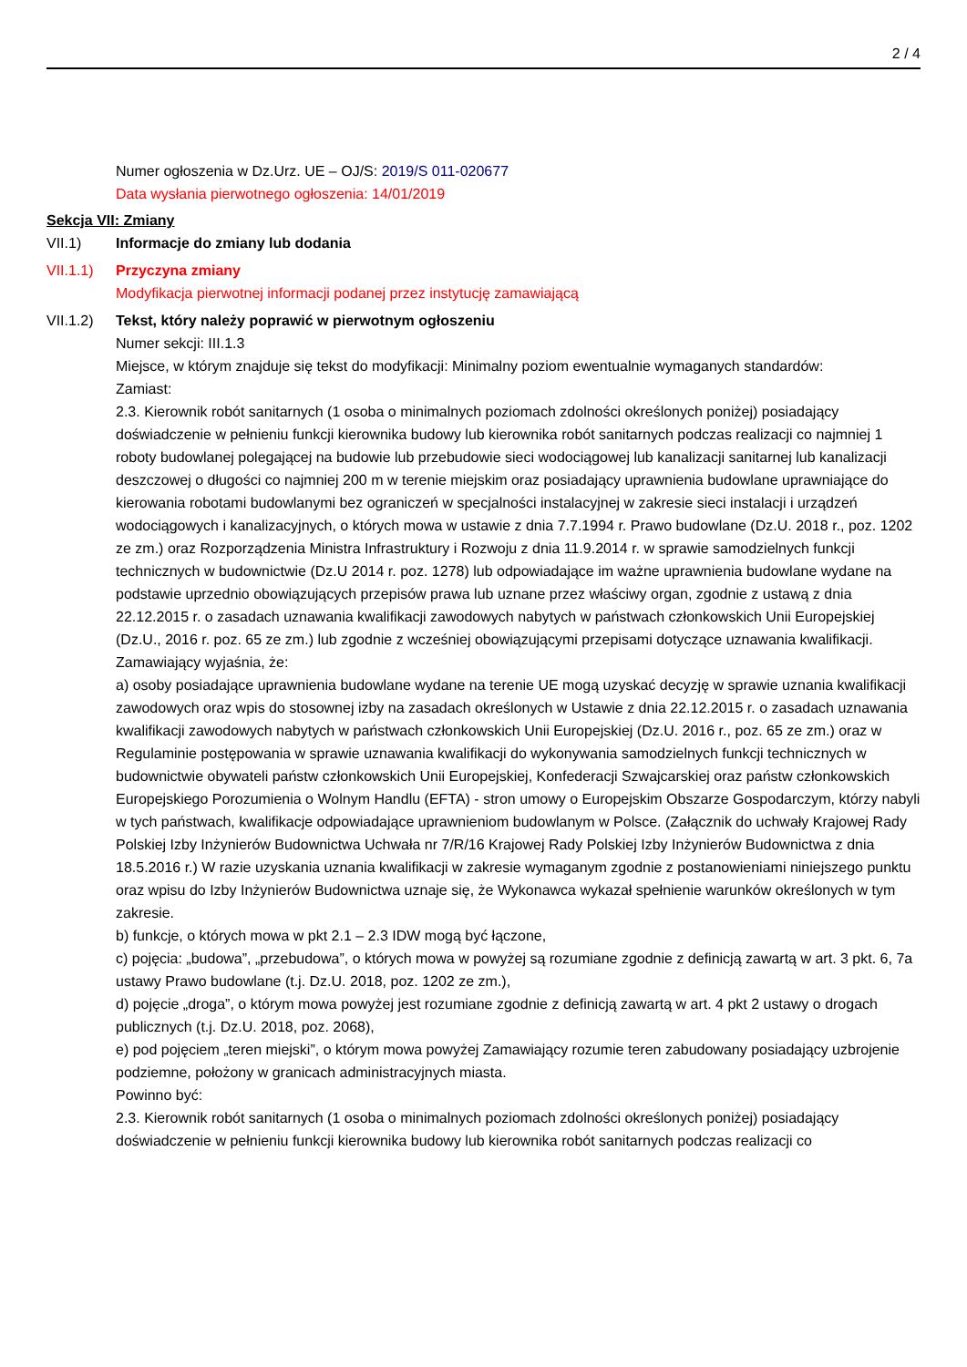2 / 4
Numer ogłoszenia w Dz.Urz. UE – OJ/S: 2019/S 011-020677
Data wysłania pierwotnego ogłoszenia: 14/01/2019
Sekcja VII: Zmiany
VII.1) Informacje do zmiany lub dodania
VII.1.1)
Przyczyna zmiany
Modyfikacja pierwotnej informacji podanej przez instytucję zamawiającą
VII.1.2)
Tekst, który należy poprawić w pierwotnym ogłoszeniu
Numer sekcji: III.1.3
Miejsce, w którym znajduje się tekst do modyfikacji: Minimalny poziom ewentualnie wymaganych standardów:
Zamiast:
2.3. Kierownik robót sanitarnych (1 osoba o minimalnych poziomach zdolności określonych poniżej) posiadający doświadczenie w pełnieniu funkcji kierownika budowy lub kierownika robót sanitarnych podczas realizacji co najmniej 1 roboty budowlanej polegającej na budowie lub przebudowie sieci wodociągowej lub kanalizacji sanitarnej lub kanalizacji deszczowej o długości co najmniej 200 m w terenie miejskim oraz posiadający uprawnienia budowlane uprawniające do kierowania robotami budowlanymi bez ograniczeń w specjalności instalacyjnej w zakresie sieci instalacji i urządzeń wodociągowych i kanalizacyjnych, o których mowa w ustawie z dnia 7.7.1994 r. Prawo budowlane (Dz.U. 2018 r., poz. 1202 ze zm.) oraz Rozporządzenia Ministra Infrastruktury i Rozwoju z dnia 11.9.2014 r. w sprawie samodzielnych funkcji technicznych w budownictwie (Dz.U 2014 r. poz. 1278) lub odpowiadające im ważne uprawnienia budowlane wydane na podstawie uprzednio obowiązujących przepisów prawa lub uznane przez właściwy organ, zgodnie z ustawą z dnia 22.12.2015 r. o zasadach uznawania kwalifikacji zawodowych nabytych w państwach członkowskich Unii Europejskiej (Dz.U., 2016 r. poz. 65 ze zm.) lub zgodnie z wcześniej obowiązującymi przepisami dotyczące uznawania kwalifikacji.
Zamawiający wyjaśnia, że:
a) osoby posiadające uprawnienia budowlane wydane na terenie UE mogą uzyskać decyzję w sprawie uznania kwalifikacji zawodowych oraz wpis do stosownej izby na zasadach określonych w Ustawie z dnia 22.12.2015 r. o zasadach uznawania kwalifikacji zawodowych nabytych w państwach członkowskich Unii Europejskiej (Dz.U. 2016 r., poz. 65 ze zm.) oraz w Regulaminie postępowania w sprawie uznawania kwalifikacji do wykonywania samodzielnych funkcji technicznych w budownictwie obywateli państw członkowskich Unii Europejskiej, Konfederacji Szwajcarskiej oraz państw członkowskich Europejskiego Porozumienia o Wolnym Handlu (EFTA) - stron umowy o Europejskim Obszarze Gospodarczym, którzy nabyli w tych państwach, kwalifikacje odpowiadające uprawnieniom budowlanym w Polsce. (Załącznik do uchwały Krajowej Rady Polskiej Izby Inżynierów Budownictwa Uchwała nr 7/R/16 Krajowej Rady Polskiej Izby Inżynierów Budownictwa z dnia 18.5.2016 r.) W razie uzyskania uznania kwalifikacji w zakresie wymaganym zgodnie z postanowieniami niniejszego punktu oraz wpisu do Izby Inżynierów Budownictwa uznaje się, że Wykonawca wykazał spełnienie warunków określonych w tym zakresie.
b) funkcje, o których mowa w pkt 2.1 – 2.3 IDW mogą być łączone,
c) pojęcia: „budowa”, „przebudowa”, o których mowa w powyżej są rozumiane zgodnie z definicją zawartą w art. 3 pkt. 6, 7a ustawy Prawo budowlane (t.j. Dz.U. 2018, poz. 1202 ze zm.),
d) pojęcie „droga”, o którym mowa powyżej jest rozumiane zgodnie z definicją zawartą w art. 4 pkt 2 ustawy o drogach publicznych (t.j. Dz.U. 2018, poz. 2068),
e) pod pojęciem „teren miejski”, o którym mowa powyżej Zamawiający rozumie teren zabudowany posiadający uzbrojenie podziemne, położony w granicach administracyjnych miasta.
Powinno być:
2.3. Kierownik robót sanitarnych (1 osoba o minimalnych poziomach zdolności określonych poniżej) posiadający doświadczenie w pełnieniu funkcji kierownika budowy lub kierownika robót sanitarnych podczas realizacji co